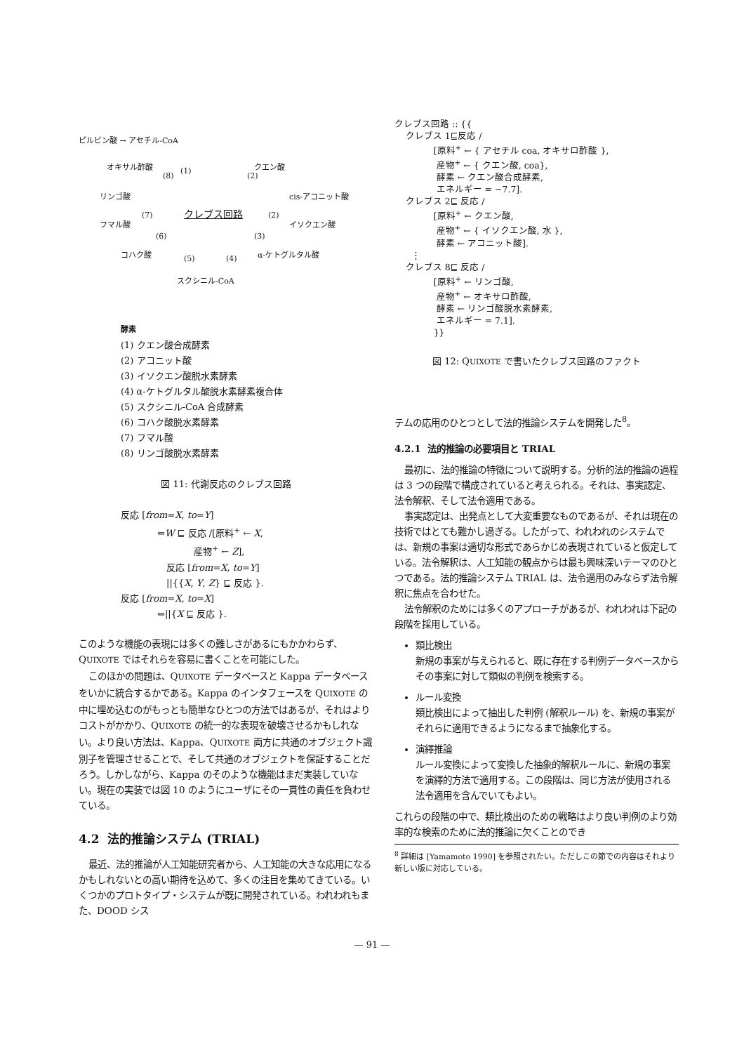ピルビン酸 → アセチル-CoA
オキサル酢酸 (1) クエン酸
(8) (2)
リンゴ酸 cis-アコニット酸
(7) クレブス回路 (2)
フマル酸 イソクエン酸
(6) (3)
コハク酸 (5) (4) α-ケトグルタル酸
スクシニル-CoA
酵素
(1) クエン酸合成酵素
(2) アコニット酸
(3) イソクエン酸脱水素酵素
(4) α-ケトグルタル酸脱水素酵素複合体
(5) スクシニル-CoA 合成酵素
(6) コハク酸脱水素酵素
(7) フマル酸
(8) リンゴ酸脱水素酵素
図 11: 代謝反応のクレブス回路
反応 [from=X, to=Y]
    ⇐W ⊑ 反応 /[原料<sup>+</sup> ← X,
        産物<sup>+</sup> ← Z],
     反応 [from=X, to=Y]
     ||{{X, Y, Z} ⊑ 反応 }.
反応 [from=X, to=X]
    ⇐||{X ⊑ 反応 }.
このような機能の表現には多くの難しさがあるにもかかわらず、QUIXOTE ではそれらを容易に書くことを可能にした。
このほかの問題は、QUIXOTE データベースと Kappa データベースをいかに統合するかである。Kappa のインタフェースを QUIXOTE の中に埋め込むのがもっとも簡単なひとつの方法ではあるが、それはよりコストがかかり、QUIXOTE の統一的な表現を破壊させるかもしれない。より良い方法は、Kappa、QUIXOTE 両方に共通のオブジェクト識別子を管理させることで、そして共通のオブジェクトを保証することだろう。しかしながら、Kappa のそのような機能はまだ実装していない。現在の実装では図 10 のようにユーザにその一貫性の責任を負わせている。
4.2 法的推論システム (TRIAL)
最近、法的推論が人工知能研究者から、人工知能の大きな応用になるかもしれないとの高い期待を込めて、多くの注目を集めてきている。いくつかのプロトタイプ・システムが既に開発されている。われわれもまた、DOOD シス
クレブス回路 :: {{ クレブス 1⊑反応 / [原料<sup>+</sup> ← { アセチル coa, オキサロ酢酸 }, 産物<sup>+</sup> ← { クエン酸, coa}, 酵素 ← クエン酸合成酵素, エネルギー = −7.7]. クレブス 2⊑ 反応 / [原料<sup>+</sup> ← クエン酸, 産物<sup>+</sup> ← { イソクエン酸, 水 }, 酵素 ← アコニット酸]. ⋮ クレブス 8⊑ 反応 / [原料<sup>+</sup> ← リンゴ酸, 産物<sup>+</sup> ← オキサロ酢酸, 酵素 ← リンゴ酸脱水素酵素, エネルギー = 7.1]. }}
図 12: QUIXOTE で書いたクレブス回路のファクト
テムの応用のひとつとして法的推論システムを開発した<sup>8</sup>。
4.2.1 法的推論の必要項目と TRIAL
最初に、法的推論の特徴について説明する。分析的法的推論の過程は 3 つの段階で構成されていると考えられる。それは、事実認定、法令解釈、そして法令適用である。
事実認定は、出発点として大変重要なものであるが、それは現在の技術ではとても難かし過ぎる。したがって、われわれのシステムでは、新規の事案は適切な形式であらかじめ表現されていると仮定している。法令解釈は、人工知能の観点からは最も興味深いテーマのひとつである。法的推論システム TRIAL は、法令適用のみならず法令解釈に焦点を合わせた。
法令解釈のためには多くのアプローチがあるが、われわれは下記の段階を採用している。
類比検出
新規の事案が与えられると、既に存在する判例データベースからその事案に対して類似の判例を検索する。
ルール変換
類比検出によって抽出した判例 (解釈ルール) を、新規の事案がそれらに適用できるようになるまで抽象化する。
演繹推論
ルール変換によって変換した抽象的解釈ルールに、新規の事案を演繹的方法で適用する。この段階は、同じ方法が使用される法令適用を含んでいてもよい。
これらの段階の中で、類比検出のための戦略はより良い判例のより効率的な検索のために法的推論に欠くことのでき
<sup>8</sup> 詳細は [Yamamoto 1990] を参照されたい。ただしこの節での内容はそれより新しい版に対応している。
— 91 —